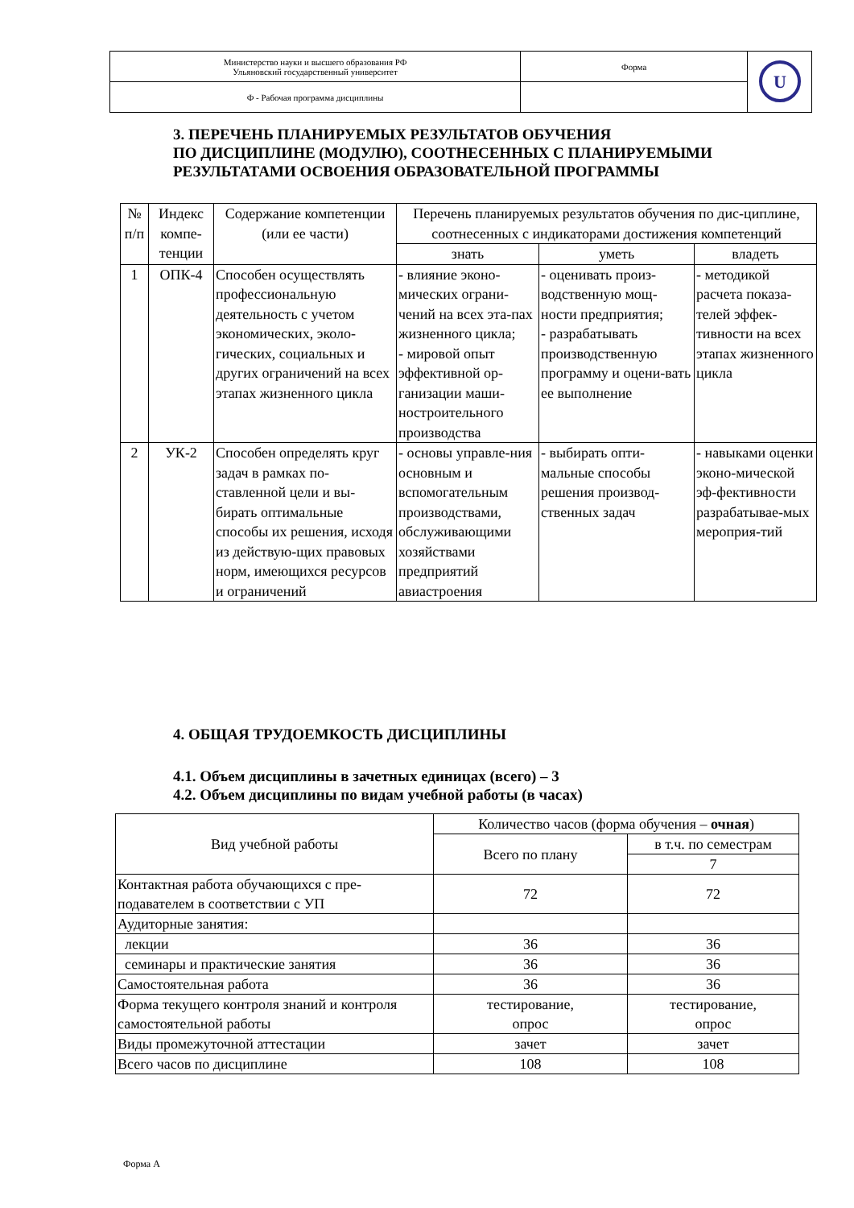| Министерство науки и высшего образования РФ Ульяновский государственный университет | Форма | U |
| Ф - Рабочая программа дисциплины | | |
3. ПЕРЕЧЕНЬ ПЛАНИРУЕМЫХ РЕЗУЛЬТАТОВ ОБУЧЕНИЯ
ПО ДИСЦИПЛИНЕ (МОДУЛЮ), СООТНЕСЕННЫХ С ПЛАНИРУЕМЫМИ
РЕЗУЛЬТАТАМИ ОСВОЕНИЯ ОБРАЗОВАТЕЛЬНОЙ ПРОГРАММЫ
| № п/п | Индекс компе-тенции | Содержание компетенции (или ее части) | Перечень планируемых результатов обучения по дис-циплине, соотнесенных с индикаторами достижения компетенций | | |
| --- | --- | --- | --- | --- | --- |
| | | | знать | уметь | владеть |
| 1 | ОПК-4 | Способен осуществлять профессиональную деятельность с учетом экономических, эколо-гических, социальных и других ограничений на всех этапах жизненного цикла | - влияние эконо-мических ограни-чений на всех эта-пах жизненного цикла; - мировой опыт эффективной ор-ганизации маши-ностроительного производства | - оценивать произ-водственную мощ-ности предприятия; - разрабатывать производственную программу и оцени-вать ее выполнение | - методикой расчета показа-телей эффек-тивности на всех этапах жизненного цикла |
| 2 | УК-2 | Способен определять круг задач в рамках по-ставленной цели и вы-бирать оптимальные способы их решения, исходя из действую-щих правовых норм, имеющихся ресурсов и ограничений | - основы управле-ния основным и вспомогательным производствами, обслуживающими хозяйствами предприятий авиастроения | - выбирать опти-мальные способы решения производ-ственных задач | - навыками оценки эконо-мической эф-фективности разрабатывае-мых мероприя-тий |
4. ОБЩАЯ ТРУДОЕМКОСТЬ ДИСЦИПЛИНЫ
4.1. Объем дисциплины в зачетных единицах (всего) – 3
4.2. Объем дисциплины по видам учебной работы (в часах)
| Вид учебной работы | Количество часов (форма обучения – очная ) | |
| | Всего по плану | в т.ч. по семестрам |
| | | 7 |
| Контактная работа обучающихся с пре-подавателем в соответствии с УП | 72 | 72 |
| Аудиторные занятия: | | |
| лекции | 36 | 36 |
| семинары и практические занятия | 36 | 36 |
| Самостоятельная работа | 36 | 36 |
| Форма текущего контроля знаний и контроля самостоятельной работы | тестирование, опрос | тестирование, опрос |
| Виды промежуточной аттестации | зачет | зачет |
| Всего часов по дисциплине | 108 | 108 |
Форма А